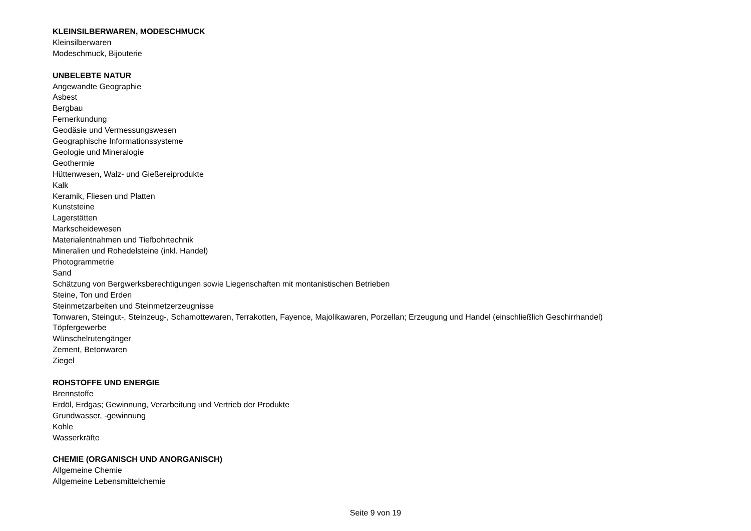KLEINSILBERWAREN, MODESCHMUCK
Kleinsilberwaren
Modeschmuck, Bijouterie
UNBELEBTE NATUR
Angewandte Geographie
Asbest
Bergbau
Fernerkundung
Geodäsie und Vermessungswesen
Geographische Informationssysteme
Geologie und Mineralogie
Geothermie
Hüttenwesen, Walz- und Gießereiprodukte
Kalk
Keramik, Fliesen und Platten
Kunststeine
Lagerstätten
Markscheidewesen
Materialentnahmen und Tiefbohrtechnik
Mineralien und Rohedelsteine (inkl. Handel)
Photogrammetrie
Sand
Schätzung von Bergwerksberechtigungen sowie Liegenschaften mit montanistischen Betrieben
Steine, Ton und Erden
Steinmetzarbeiten und Steinmetzerzeugnisse
Tonwaren, Steingut-, Steinzeug-, Schamottewaren, Terrakotten, Fayence, Majolikawaren, Porzellan; Erzeugung und Handel (einschließlich Geschirrhandel)
Töpfergewerbe
Wünschelrutengänger
Zement, Betonwaren
Ziegel
ROHSTOFFE UND ENERGIE
Brennstoffe
Erdöl, Erdgas; Gewinnung, Verarbeitung und Vertrieb der Produkte
Grundwasser, -gewinnung
Kohle
Wasserkräfte
CHEMIE (ORGANISCH UND ANORGANISCH)
Allgemeine Chemie
Allgemeine Lebensmittelchemie
Seite 9 von 19